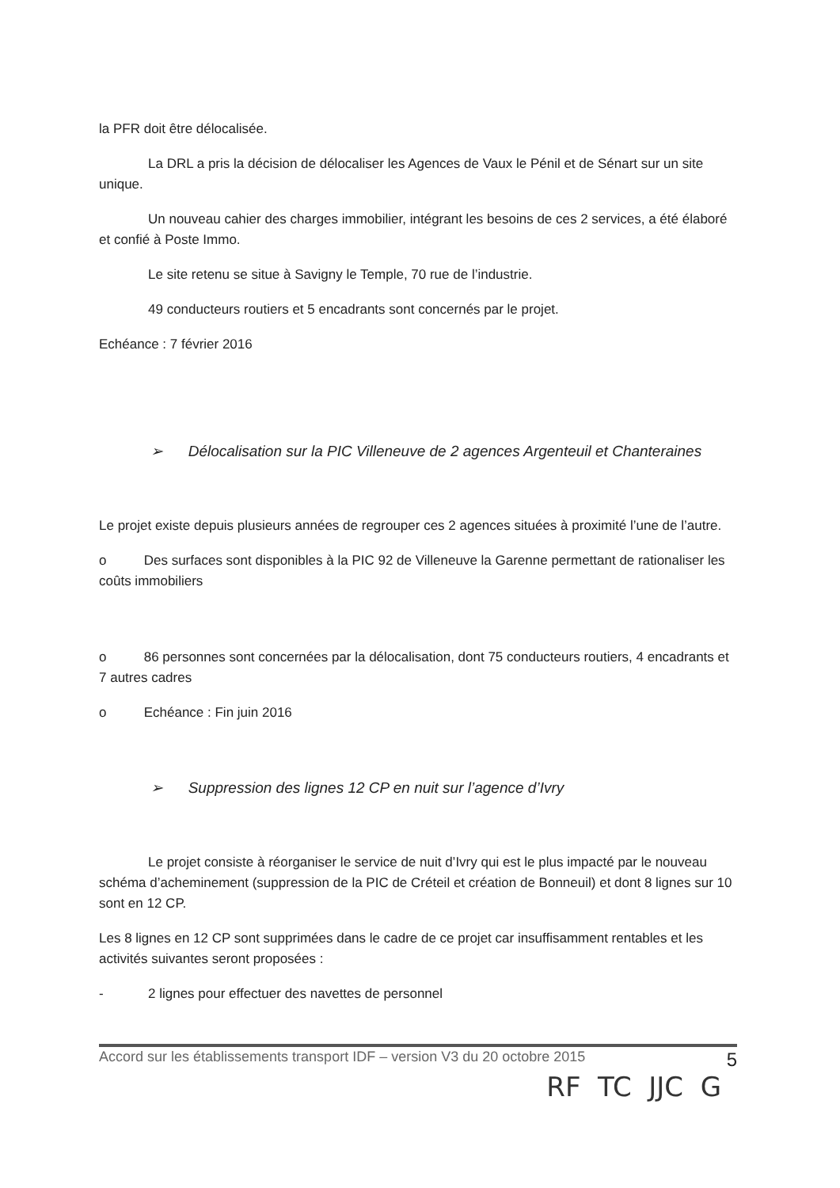la PFR doit être délocalisée.
La DRL a pris la décision de délocaliser les Agences de Vaux le Pénil et de Sénart sur un site unique.
Un nouveau cahier des charges immobilier, intégrant les besoins de ces 2 services, a été élaboré et confié à Poste Immo.
Le site retenu se situe à Savigny le Temple, 70 rue de l’industrie.
49 conducteurs routiers et 5 encadrants sont concernés par le projet.
Echéance : 7 février 2016
➢ Délocalisation sur la PIC Villeneuve de 2 agences Argenteuil et Chanteraines
Le projet existe depuis plusieurs années de regrouper ces 2 agences situées à proximité l’une de l’autre.
o Des surfaces sont disponibles à la PIC 92 de Villeneuve la Garenne permettant de rationaliser les coûts immobiliers
o 86 personnes sont concernées par la délocalisation, dont 75 conducteurs routiers, 4 encadrants et 7 autres cadres
o Echéance : Fin juin 2016
➢ Suppression des lignes 12 CP en nuit sur l’agence d’Ivry
Le projet consiste à réorganiser le service de nuit d’Ivry qui est le plus impacté par le nouveau schéma d’acheminement (suppression de la PIC de Créteil et création de Bonneuil) et dont 8 lignes sur 10 sont en 12 CP.
Les 8 lignes en 12 CP sont supprimées dans le cadre de ce projet car insuffisamment rentables et les activités suivantes seront proposées :
- 2 lignes pour effectuer des navettes de personnel
Accord sur les établissements transport IDF – version V3 du 20 octobre 2015 5
RF TC JJC G